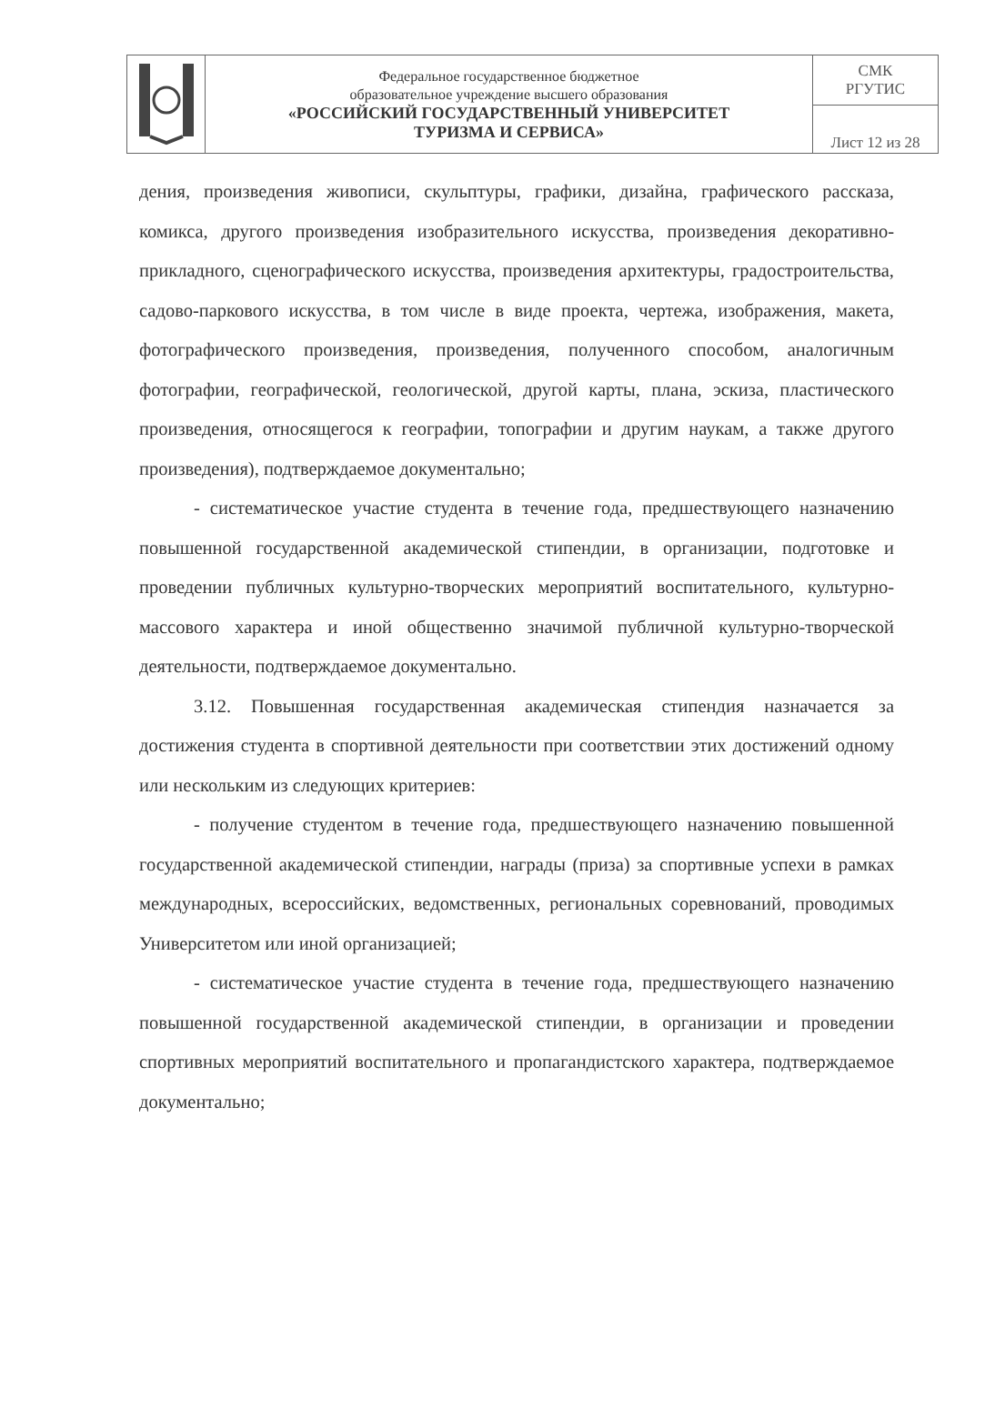| | Федеральное государственное бюджетное образовательное учреждение высшего образования «РОССИЙСКИЙ ГОСУДАРСТВЕННЫЙ УНИВЕРСИТЕТ ТУРИЗМА И СЕРВИСА» | СМК РГУТИС |
| | | Лист 12 из 28 |
дения, произведения живописи, скульптуры, графики, дизайна, графического рассказа, комикса, другого произведения изобразительного искусства, произведения декоративно-прикладного, сценографического искусства, произведения архитектуры, градостроительства, садово-паркового искусства, в том числе в виде проекта, чертежа, изображения, макета, фотографического произведения, произведения, полученного способом, аналогичным фотографии, географической, геологической, другой карты, плана, эскиза, пластического произведения, относящегося к географии, топографии и другим наукам, а также другого произведения), подтверждаемое документально;
- систематическое участие студента в течение года, предшествующего назначению повышенной государственной академической стипендии, в организации, подготовке и проведении публичных культурно-творческих мероприятий воспитательного, культурно-массового характера и иной общественно значимой публичной культурно-творческой деятельности, подтверждаемое документально.
3.12. Повышенная государственная академическая стипендия назначается за достижения студента в спортивной деятельности при соответствии этих достижений одному или нескольким из следующих критериев:
- получение студентом в течение года, предшествующего назначению повышенной государственной академической стипендии, награды (приза) за спортивные успехи в рамках международных, всероссийских, ведомственных, региональных соревнований, проводимых Университетом или иной организацией;
- систематическое участие студента в течение года, предшествующего назначению повышенной государственной академической стипендии, в организации и проведении спортивных мероприятий воспитательного и пропагандистского характера, подтверждаемое документально;